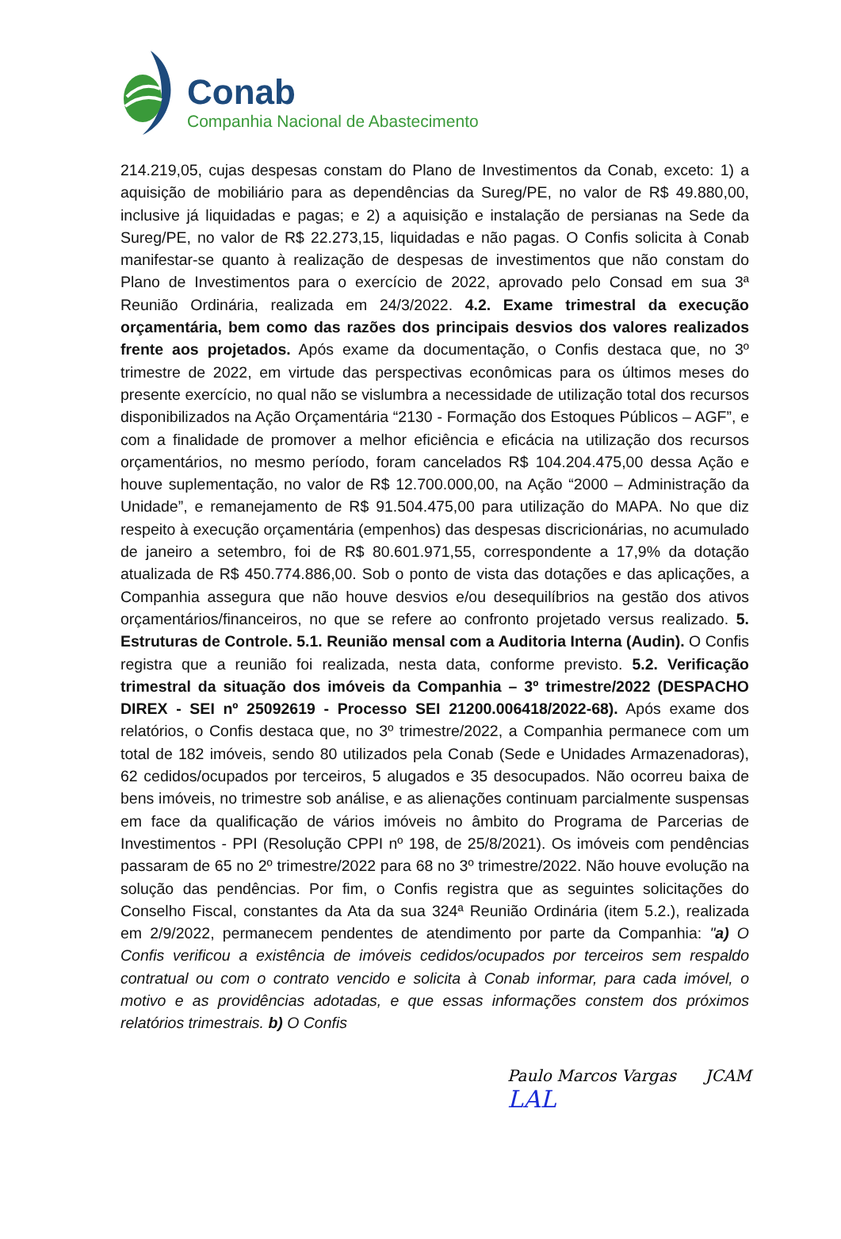Conab
Companhia Nacional de Abastecimento
214.219,05, cujas despesas constam do Plano de Investimentos da Conab, exceto: 1) a aquisição de mobiliário para as dependências da Sureg/PE, no valor de R$ 49.880,00, inclusive já liquidadas e pagas; e 2) a aquisição e instalação de persianas na Sede da Sureg/PE, no valor de R$ 22.273,15, liquidadas e não pagas. O Confis solicita à Conab manifestar-se quanto à realização de despesas de investimentos que não constam do Plano de Investimentos para o exercício de 2022, aprovado pelo Consad em sua 3ª Reunião Ordinária, realizada em 24/3/2022. 4.2. Exame trimestral da execução orçamentária, bem como das razões dos principais desvios dos valores realizados frente aos projetados. Após exame da documentação, o Confis destaca que, no 3º trimestre de 2022, em virtude das perspectivas econômicas para os últimos meses do presente exercício, no qual não se vislumbra a necessidade de utilização total dos recursos disponibilizados na Ação Orçamentária “2130 - Formação dos Estoques Públicos – AGF”, e com a finalidade de promover a melhor eficiência e eficácia na utilização dos recursos orçamentários, no mesmo período, foram cancelados R$ 104.204.475,00 dessa Ação e houve suplementação, no valor de R$ 12.700.000,00, na Ação “2000 – Administração da Unidade”, e remanejamento de R$ 91.504.475,00 para utilização do MAPA. No que diz respeito à execução orçamentária (empenhos) das despesas discricionárias, no acumulado de janeiro a setembro, foi de R$ 80.601.971,55, correspondente a 17,9% da dotação atualizada de R$ 450.774.886,00. Sob o ponto de vista das dotações e das aplicações, a Companhia assegura que não houve desvios e/ou desequilíbrios na gestão dos ativos orçamentários/financeiros, no que se refere ao confronto projetado versus realizado. 5. Estruturas de Controle. 5.1. Reunião mensal com a Auditoria Interna (Audin). O Confis registra que a reunião foi realizada, nesta data, conforme previsto. 5.2. Verificação trimestral da situação dos imóveis da Companhia – 3º trimestre/2022 (DESPACHO DIREX - SEI nº 25092619 - Processo SEI 21200.006418/2022-68). Após exame dos relatórios, o Confis destaca que, no 3º trimestre/2022, a Companhia permanece com um total de 182 imóveis, sendo 80 utilizados pela Conab (Sede e Unidades Armazenadoras), 62 cedidos/ocupados por terceiros, 5 alugados e 35 desocupados. Não ocorreu baixa de bens imóveis, no trimestre sob análise, e as alienações continuam parcialmente suspensas em face da qualificação de vários imóveis no âmbito do Programa de Parcerias de Investimentos - PPI (Resolução CPPI nº 198, de 25/8/2021). Os imóveis com pendências passaram de 65 no 2º trimestre/2022 para 68 no 3º trimestre/2022. Não houve evolução na solução das pendências. Por fim, o Confis registra que as seguintes solicitações do Conselho Fiscal, constantes da Ata da sua 324ª Reunião Ordinária (item 5.2.), realizada em 2/9/2022, permanecem pendentes de atendimento por parte da Companhia: "a) O Confis verificou a existência de imóveis cedidos/ocupados por terceiros sem respaldo contratual ou com o contrato vencido e solicita à Conab informar, para cada imóvel, o motivo e as providências adotadas, e que essas informações constem dos próximos relatórios trimestrais. b) O Confis
Paulo Marcos Vargas JCAM LAL